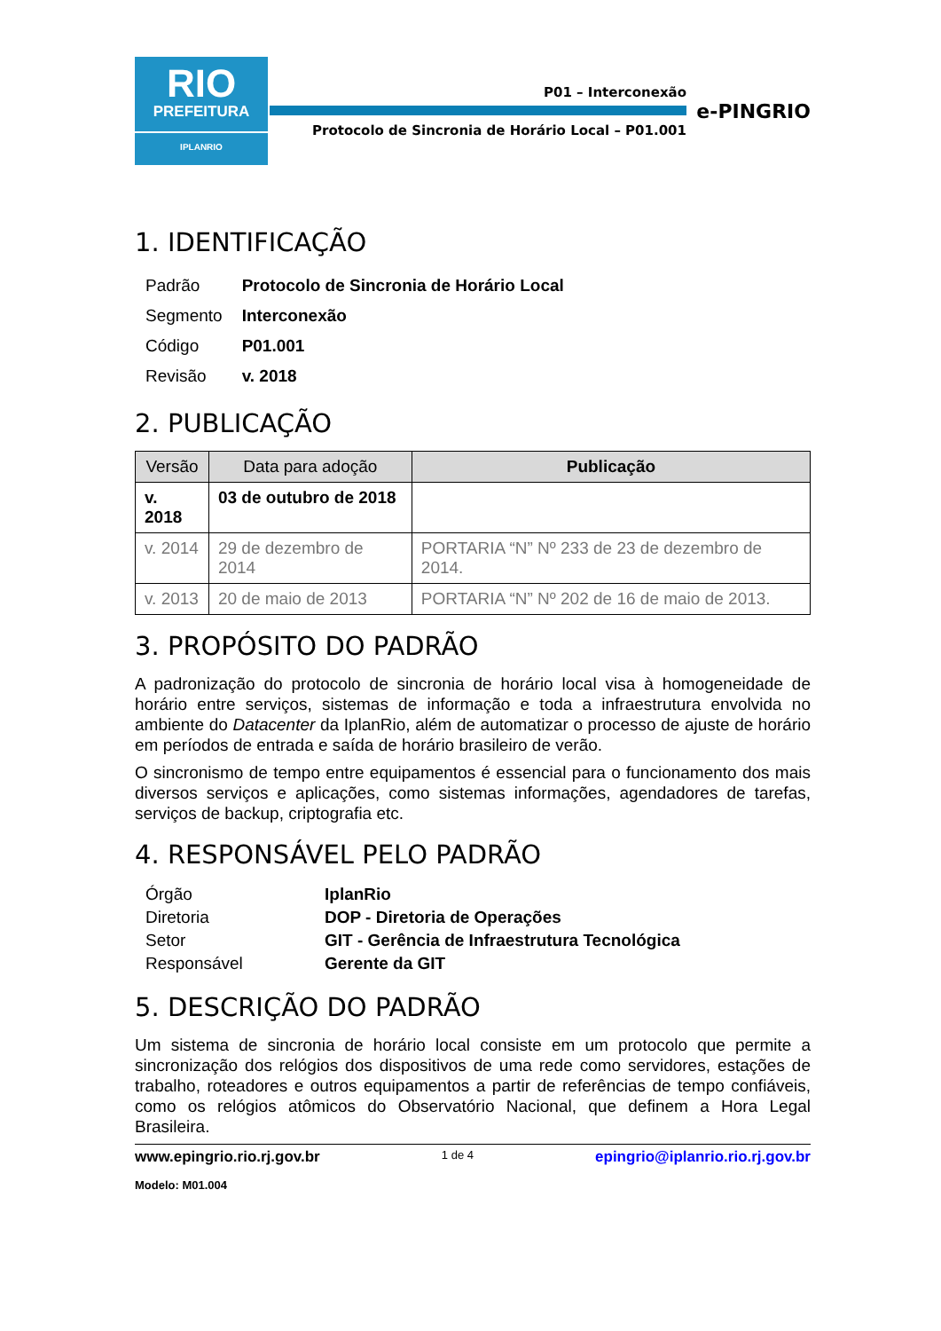RIO
PREFEITURA
IPLANRIO
P01 – Interconexão
Protocolo de Sincronia de Horário Local – P01.001
e-PINGRIO
1. IDENTIFICAÇÃO
| Padrão | Protocolo de Sincronia de Horário Local |
| Segmento | Interconexão |
| Código | P01.001 |
| Revisão | v. 2018 |
2. PUBLICAÇÃO
| Versão | Data para adoção | Publicação |
| --- | --- | --- |
| v. 2018 | 03 de outubro de 2018 | |
| v. 2014 | 29 de dezembro de 2014 | PORTARIA “N” Nº 233 de 23 de dezembro de 2014. |
| v. 2013 | 20 de maio de 2013 | PORTARIA “N” Nº 202 de 16 de maio de 2013. |
3. PROPÓSITO DO PADRÃO
A padronização do protocolo de sincronia de horário local visa à homogeneidade de horário entre serviços, sistemas de informação e toda a infraestrutura envolvida no ambiente do Datacenter da IplanRio, além de automatizar o processo de ajuste de horário em períodos de entrada e saída de horário brasileiro de verão.
O sincronismo de tempo entre equipamentos é essencial para o funcionamento dos mais diversos serviços e aplicações, como sistemas informações, agendadores de tarefas, serviços de backup, criptografia etc.
4. RESPONSÁVEL PELO PADRÃO
| Órgão | IplanRio |
| Diretoria | DOP - Diretoria de Operações |
| Setor | GIT - Gerência de Infraestrutura Tecnológica |
| Responsável | Gerente da GIT |
5. DESCRIÇÃO DO PADRÃO
Um sistema de sincronia de horário local consiste em um protocolo que permite a sincronização dos relógios dos dispositivos de uma rede como servidores, estações de trabalho, roteadores e outros equipamentos a partir de referências de tempo confiáveis, como os relógios atômicos do Observatório Nacional, que definem a Hora Legal Brasileira.
www.epingrio.rio.rj.gov.br 1 de 4 epingrio@iplanrio.rio.rj.gov.br
Modelo: M01.004